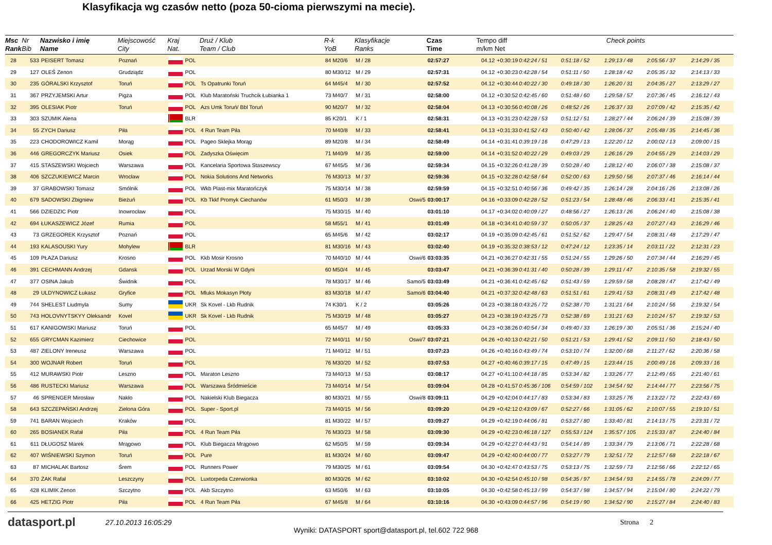Klasyfikacja wg czasów netto (poza 50-cioma pierwszymi na mecie).
| Msc Rank | Nr Bib | Nazwisko i imię Name | Miejscowość City | Kraj Nat. | | Druż / Klub Team / Club | R-k YoB | Klasyfikacje Ranks | | Czas Time | Tempo diff m/km Net | | Check points | | | | |
| --- | --- | --- | --- | --- | --- | --- | --- | --- | --- | --- | --- | --- | --- | --- | --- | --- | --- |
| 28 | 533 | PEISERT Tomasz | Poznań | | POL | | 84 M20/6 | M / 28 | | 02:57:27 | 04.12 | +0:30:19 | 0:42:24 / 51 | 0:51:18 / 52 | 1:29:13 / 48 | 2:05:56 / 37 | 2:14:29 / 35 |
| 29 | 127 | OLEŚ Zenon | Grudziądz | | POL | | 80 M30/12 | M / 29 | | 02:57:31 | 04.12 | +0:30:23 | 0:42:28 / 54 | 0:51:11 / 50 | 1:28:18 / 42 | 2:05:35 / 32 | 2:14:13 / 33 |
| 30 | 235 | GÓRALSKI Krzysztof | Toruń | | POL | Ts Opatrunki Toruń | 64 M45/4 | M / 30 | | 02:57:52 | 04.12 | +0:30:44 | 0:40:22 / 30 | 0:49:18 / 30 | 1:26:20 / 31 | 2:04:35 / 27 | 2:13:29 / 27 |
| 31 | 367 | PRZYJEMSKI Artur | Pigża | | POL | Klub Maratoński Truchcik Łubianka 1 | 73 M40/7 | M / 31 | | 02:58:00 | 04.12 | +0:30:52 | 0:42:45 / 60 | 0:51:48 / 60 | 1:29:58 / 57 | 2:07:36 / 45 | 2:16:12 / 43 |
| 32 | 395 | OLESIAK Piotr | Toruń | | POL | Azs Umk Toruń/ Bbl Toruń | 90 M20/7 | M / 32 | | 02:58:04 | 04.13 | +0:30:56 | 0:40:08 / 26 | 0:48:52 / 26 | 1:26:37 / 33 | 2:07:09 / 42 | 2:15:35 / 42 |
| 33 | 303 | SZUMIK Alena | | | BLR | | 85 K20/1 | K / 1 | | 02:58:31 | 04.13 | +0:31:23 | 0:42:28 / 53 | 0:51:12 / 51 | 1:28:27 / 44 | 2:06:24 / 39 | 2:15:08 / 39 |
| 34 | 55 | ZYCH Dariusz | Piła | | POL | 4 Run Team Piła | 70 M40/8 | M / 33 | | 02:58:41 | 04.13 | +0:31:33 | 0:41:52 / 43 | 0:50:40 / 42 | 1:28:06 / 37 | 2:05:48 / 35 | 2:14:45 / 36 |
| 35 | 223 | CHODOROWICZ Kamil | Morąg | | POL | Pageo Sklejka Morąg | 89 M20/8 | M / 34 | | 02:58:49 | 04.14 | +0:31:41 | 0:39:19 / 16 | 0:47:29 / 13 | 1:22:20 / 12 | 2:00:02 / 13 | 2:09:00 / 15 |
| 36 | 446 | GREGORCZYK Mariusz | Osiek | | POL | Zadyszka Oświęcim | 71 M40/9 | M / 35 | | 02:59:00 | 04.14 | +0:31:52 | 0:40:22 / 29 | 0:49:03 / 29 | 1:26:16 / 29 | 2:04:55 / 29 | 2:14:03 / 29 |
| 37 | 415 | STASZEWSKI Wojciech | Warszawa | | POL | Kancelaria Sportowa Staszewscy | 67 M45/5 | M / 36 | | 02:59:34 | 04.15 | +0:32:26 | 0:41:28 / 39 | 0:50:28 / 40 | 1:28:12 / 40 | 2:06:07 / 38 | 2:15:08 / 37 |
| 38 | 406 | SZCZUKIEWICZ Marcin | Wrocław | | POL | Nokia Solutions And Networks | 76 M30/13 | M / 37 | | 02:59:36 | 04.15 | +0:32:28 | 0:42:58 / 64 | 0:52:00 / 63 | 1:29:50 / 56 | 2:07:37 / 46 | 2:16:14 / 44 |
| 39 | 37 | GRABOWSKI Tomasz | Smólnik | | POL | Wkb Plast-mix Maratończyk | 75 M30/14 | M / 38 | | 02:59:59 | 04.15 | +0:32:51 | 0:40:56 / 36 | 0:49:42 / 35 | 1:26:14 / 28 | 2:04:16 / 26 | 2:13:08 / 26 |
| 40 | 679 | SADOWSKI Zbigniew | Bieżuń | | POL | Kb Tkkf Promyk Ciechanów | 61 M50/3 | M / 39 | Oswi/5 | 03:00:17 | 04.16 | +0:33:09 | 0:42:28 / 52 | 0:51:23 / 54 | 1:28:48 / 46 | 2:06:33 / 41 | 2:15:35 / 41 |
| 41 | 566 | DZIEDZIC Piotr | Inowrocław | | POL | | 75 M30/15 | M / 40 | | 03:01:10 | 04.17 | +0:34:02 | 0:40:09 / 27 | 0:48:56 / 27 | 1:26:13 / 26 | 2:06:24 / 40 | 2:15:08 / 38 |
| 42 | 694 | ŁUKASZEWICZ Józef | Rumia | | POL | | 58 M55/1 | M / 41 | | 03:01:49 | 04.18 | +0:34:41 | 0:40:59 / 37 | 0:50:05 / 37 | 1:28:25 / 43 | 2:07:27 / 43 | 2:16:29 / 46 |
| 43 | 73 | GRZEGOREK Krzysztof | Poznań | | POL | | 65 M45/6 | M / 42 | | 03:02:17 | 04.19 | +0:35:09 | 0:42:45 / 61 | 0:51:52 / 62 | 1:29:47 / 54 | 2:08:31 / 48 | 2:17:29 / 47 |
| 44 | 193 | KALASOUSKI Yury | Mohylew | | BLR | | 81 M30/16 | M / 43 | | 03:02:40 | 04.19 | +0:35:32 | 0:38:53 / 12 | 0:47:24 / 12 | 1:23:35 / 14 | 2:03:11 / 22 | 2:12:31 / 23 |
| 45 | 109 | PŁAZA Dariusz | Krosno | | POL | Kkb Mosir Krosno | 70 M40/10 | M / 44 | Oswi/6 | 03:03:35 | 04.21 | +0:36:27 | 0:42:31 / 55 | 0:51:24 / 55 | 1:29:26 / 50 | 2:07:34 / 44 | 2:16:29 / 45 |
| 46 | 391 | CECHMANN Andrzej | Gdansk | | POL | Urzad Morski W Gdyni | 60 M50/4 | M / 45 | | 03:03:47 | 04.21 | +0:36:39 | 0:41:31 / 40 | 0:50:28 / 39 | 1:29:11 / 47 | 2:10:35 / 58 | 2:19:32 / 55 |
| 47 | 377 | OSINA Jakub | Świdnik | | POL | | 78 M30/17 | M / 46 | Samo/5 | 03:03:49 | 04.21 | +0:36:41 | 0:42:45 / 62 | 0:51:43 / 59 | 1:29:59 / 58 | 2:08:28 / 47 | 2:17:42 / 49 |
| 48 | 29 | ULDYNOWICZ Łukasz | Gryfice | | POL | Mluks Mokasyn Płoty | 83 M30/18 | M / 47 | Samo/6 | 03:04:40 | 04.21 | +0:37:32 | 0:42:48 / 63 | 0:51:51 / 61 | 1:29:41 / 53 | 2:08:31 / 49 | 2:17:42 / 48 |
| 49 | 744 | SHELEST Liudmyla | Sumy | | UKR | Sk Kovel - Lkb Rudnik | 74 K30/1 | K / 2 | | 03:05:26 | 04.23 | +0:38:18 | 0:43:25 / 72 | 0:52:38 / 70 | 1:31:21 / 64 | 2:10:24 / 56 | 2:19:32 / 54 |
| 50 | 743 | HOLOVNYTSKYY Oleksandr | Kovel | | UKR | Sk Kovel - Lkb Rudnik | 75 M30/19 | M / 48 | | 03:05:27 | 04.23 | +0:38:19 | 0:43:25 / 73 | 0:52:38 / 69 | 1:31:21 / 63 | 2:10:24 / 57 | 2:19:32 / 53 |
| 51 | 617 | KANIGOWSKI Mariusz | Toruń | | POL | | 65 M45/7 | M / 49 | | 03:05:33 | 04.23 | +0:38:26 | 0:40:54 / 34 | 0:49:40 / 33 | 1:26:19 / 30 | 2:05:51 / 36 | 2:15:24 / 40 |
| 52 | 655 | GRYCMAN Kazimierz | Ciechowice | | POL | | 72 M40/11 | M / 50 | Oswi/7 | 03:07:21 | 04.26 | +0:40:13 | 0:42:21 / 50 | 0:51:21 / 53 | 1:29:41 / 52 | 2:09:11 / 50 | 2:18:43 / 50 |
| 53 | 487 | ZIELONY Ireneusz | Warszawa | | POL | | 71 M40/12 | M / 51 | | 03:07:23 | 04.26 | +0:40:16 | 0:43:49 / 74 | 0:53:10 / 74 | 1:32:00 / 68 | 2:11:27 / 62 | 2:20:36 / 58 |
| 54 | 300 | WOJNAR Robert | Toruń | | POL | | 76 M30/20 | M / 52 | | 03:07:53 | 04.27 | +0:40:46 | 0:39:17 / 15 | 0:47:49 / 15 | 1:23:44 / 15 | 2:00:49 / 16 | 2:09:33 / 16 |
| 55 | 412 | MURAWSKI Piotr | Leszno | | POL | Maraton Leszno | 73 M40/13 | M / 53 | | 03:08:17 | 04.27 | +0:41:10 | 0:44:18 / 85 | 0:53:34 / 82 | 1:33:26 / 77 | 2:12:49 / 65 | 2:21:40 / 61 |
| 56 | 486 | RUSTECKI Mariusz | Warszawa | | POL | Warszawa Śródmieście | 73 M40/14 | M / 54 | | 03:09:04 | 04.28 | +0:41:57 | 0:45:36 / 106 | 0:54:59 / 102 | 1:34:54 / 92 | 2:14:44 / 77 | 2:23:56 / 75 |
| 57 | 46 | SPRENGER Mirosław | Nakło | | POL | Nakielski Klub Biegacza | 80 M30/21 | M / 55 | Oswi/8 | 03:09:11 | 04.29 | +0:42:04 | 0:44:17 / 83 | 0:53:34 / 83 | 1:33:25 / 76 | 2:13:22 / 72 | 2:22:43 / 69 |
| 58 | 643 | SZCZEPAŃSKI Andrzej | Zielona Góra | | POL | Super - Sport.pl | 73 M40/15 | M / 56 | | 03:09:20 | 04.29 | +0:42:12 | 0:43:09 / 67 | 0:52:27 / 66 | 1:31:05 / 62 | 2:10:07 / 55 | 2:19:10 / 51 |
| 59 | 741 | BARAN Wojciech | Kraków | | POL | | 81 M30/22 | M / 57 | | 03:09:27 | 04.29 | +0:42:19 | 0:44:06 / 81 | 0:53:27 / 80 | 1:33:40 / 81 | 2:14:13 / 75 | 2:23:31 / 72 |
| 60 | 265 | BOSIANEK Rafał | Piła | | POL | 4 Run Team Piła | 76 M30/23 | M / 58 | | 03:09:30 | 04.29 | +0:42:23 | 0:46:18 / 127 | 0:55:53 / 124 | 1:35:57 / 105 | 2:15:33 / 87 | 2:24:40 / 84 |
| 61 | 611 | DŁUGOSZ Marek | Mrągowo | | POL | Klub Biegacza Mrągowo | 62 M50/5 | M / 59 | | 03:09:34 | 04.29 | +0:42:27 | 0:44:43 / 91 | 0:54:14 / 89 | 1:33:34 / 79 | 2:13:06 / 71 | 2:22:28 / 68 |
| 62 | 407 | WIŚNIEWSKI Szymon | Toruń | | POL | Pure | 81 M30/24 | M / 60 | | 03:09:47 | 04.29 | +0:42:40 | 0:44:00 / 77 | 0:53:27 / 79 | 1:32:51 / 72 | 2:12:57 / 68 | 2:22:18 / 67 |
| 63 | 87 | MICHALAK Bartosz | Śrem | | POL | Runners Power | 79 M30/25 | M / 61 | | 03:09:54 | 04.30 | +0:42:47 | 0:43:53 / 75 | 0:53:13 / 75 | 1:32:59 / 73 | 2:12:56 / 66 | 2:22:12 / 65 |
| 64 | 370 | ŻAK Rafał | Leszczyny | | POL | Luxtorpeda Czerwionka | 80 M30/26 | M / 62 | | 03:10:02 | 04.30 | +0:42:54 | 0:45:10 / 98 | 0:54:35 / 97 | 1:34:54 / 93 | 2:14:55 / 78 | 2:24:09 / 77 |
| 65 | 428 | KLIMIK Zenon | Szczytno | | POL | Akb Szczytno | 63 M50/6 | M / 63 | | 03:10:05 | 04.30 | +0:42:58 | 0:45:13 / 99 | 0:54:37 / 98 | 1:34:57 / 94 | 2:15:04 / 80 | 2:24:22 / 79 |
| 66 | 425 | HETZIG Piotr | Piła | | POL | 4 Run Team Piła | 67 M45/8 | M / 64 | | 03:10:16 | 04.30 | +0:43:09 | 0:44:57 / 96 | 0:54:19 / 90 | 1:34:52 / 90 | 2:15:27 / 84 | 2:24:40 / 83 |
datasport.pl
27.10.2013 16:05:29 Strona 2
Wyniki: DATASPORT sport@datasport.pl, tel.602 722 968